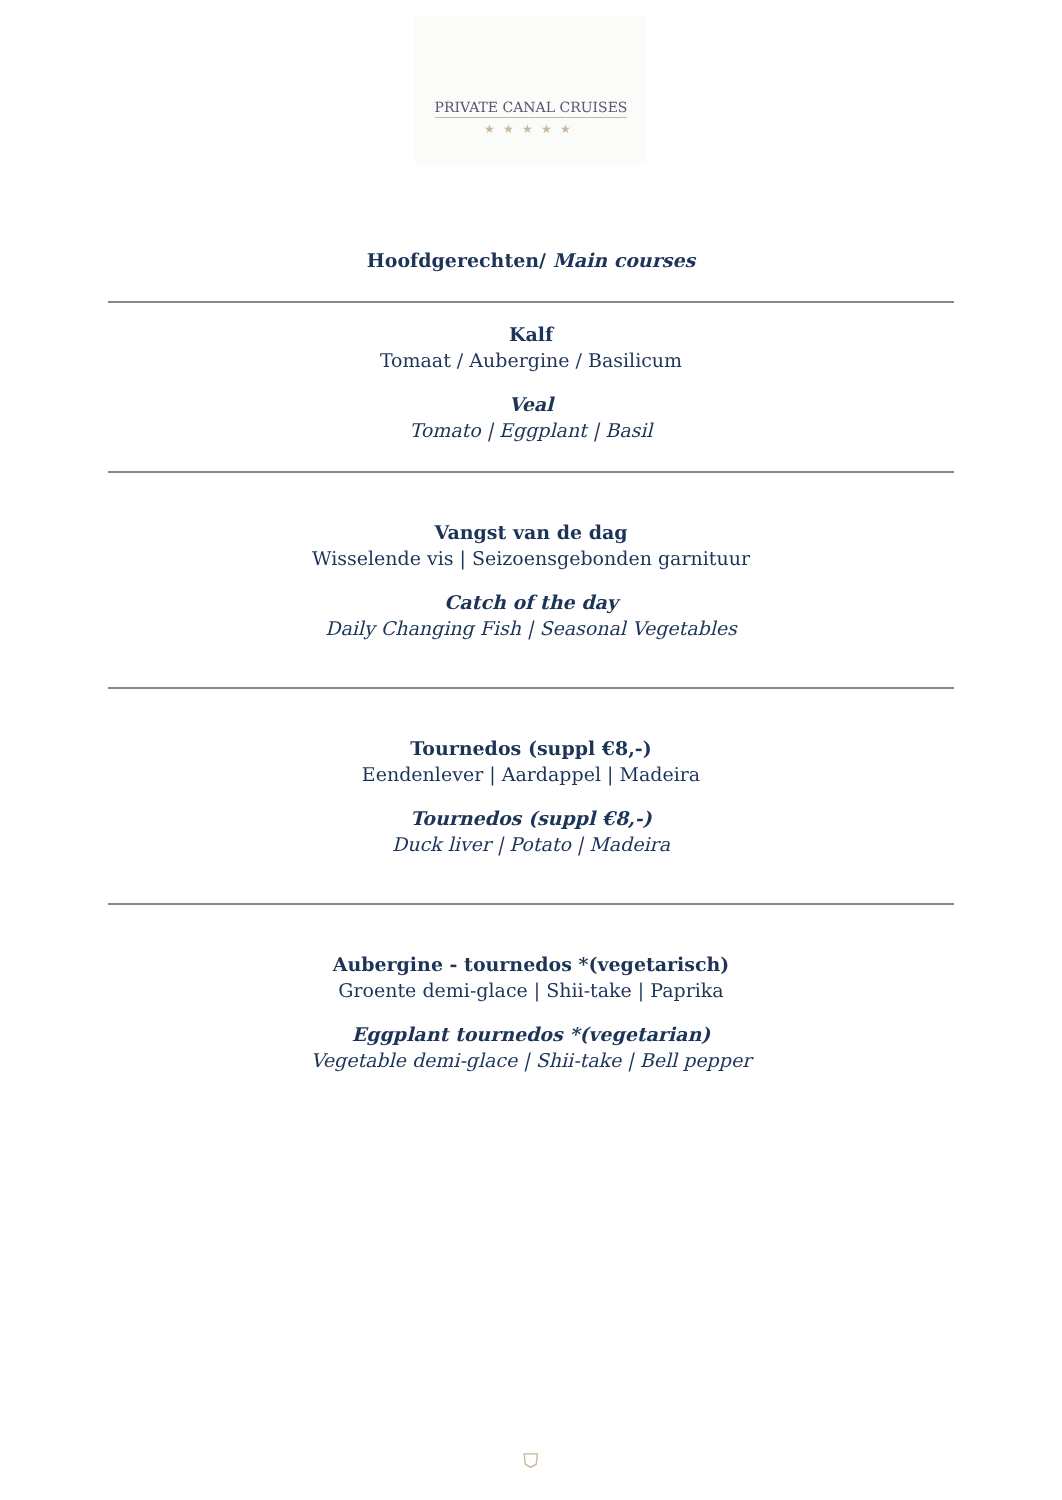PRIVATE CANAL CRUISES
★★★★★
Hoofdgerechten/ Main courses
Kalf
Tomaat / Aubergine / Basilicum
Veal
Tomato | Eggplant | Basil
Vangst van de dag
Wisselende vis | Seizoensgebonden garnituur
Catch of the day
Daily Changing Fish | Seasonal Vegetables
Tournedos (suppl €8,-)
Eendenlever | Aardappel | Madeira
Tournedos (suppl €8,-)
Duck liver | Potato | Madeira
Aubergine - tournedos *(vegetarisch)
Groente demi-glace | Shii-take | Paprika
Eggplant tournedos *(vegetarian)
Vegetable demi-glace | Shii-take | Bell pepper
⛉